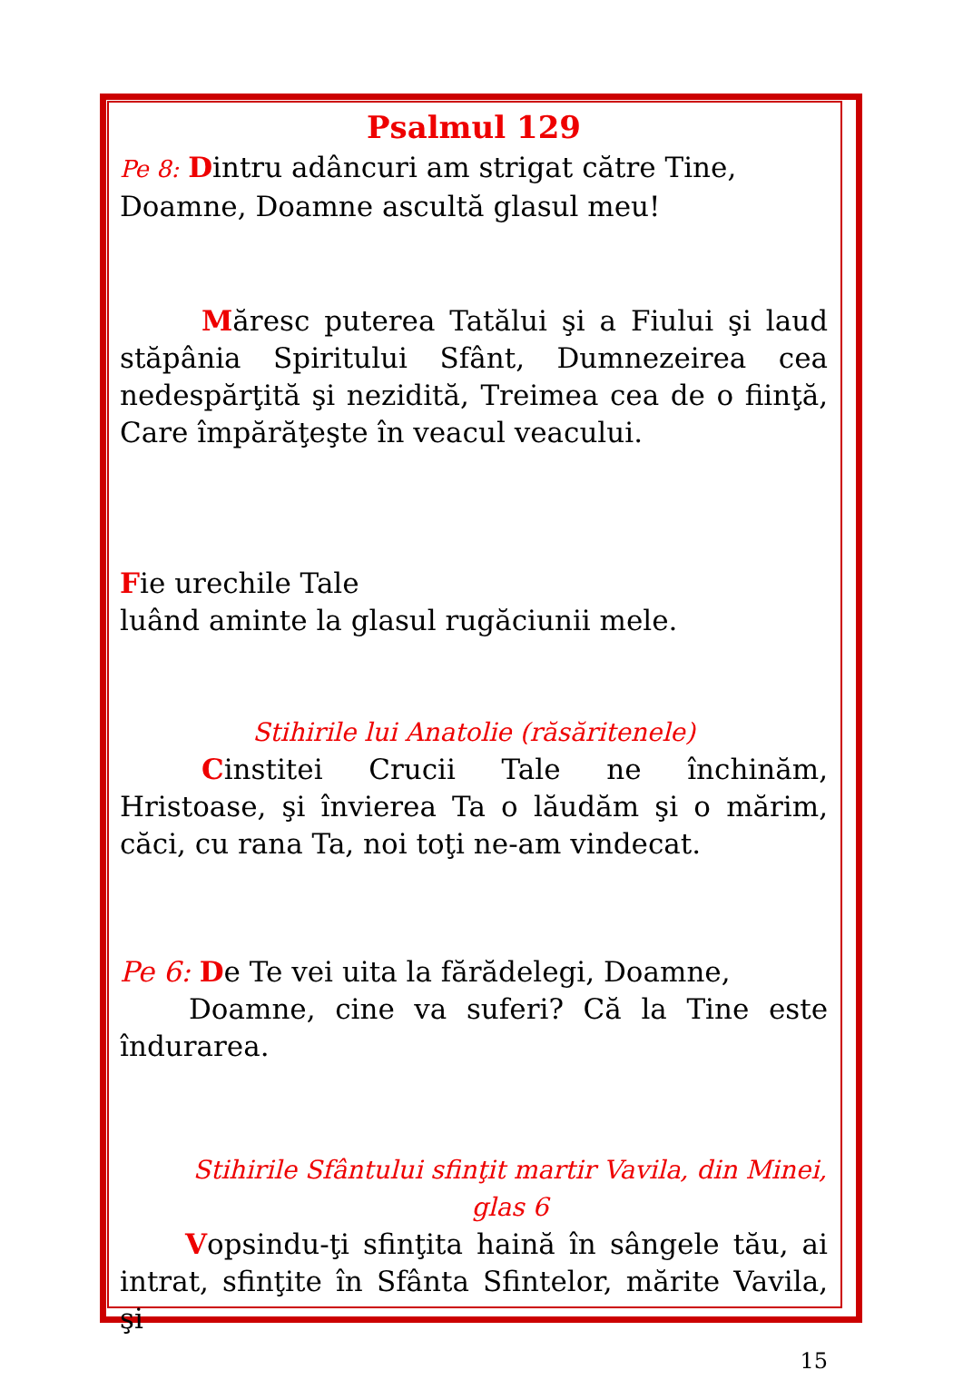Psalmul 129
Pe 8: Dintru adâncuri am strigat către Tine,
Doamne, Doamne ascultă glasul meu!
Măresc puterea Tatălui şi a Fiului şi laud stăpânia Spiritului Sfânt, Dumnezeirea cea nedespărţită şi nezidită, Treimea cea de o fiinţă, Care împărăţeşte în veacul veacului.
Fie urechile Tale
luând aminte la glasul rugăciunii mele.
Stihirile lui Anatolie (răsăritenele)
Cinstitei Crucii Tale ne închinăm, Hristoase, şi învierea Ta o lăudăm şi o mărim, căci, cu rana Ta, noi toţi ne-am vindecat.
Pe 6: De Te vei uita la fărădelegi, Doamne,
Doamne, cine va suferi? Că la Tine este îndurarea.
Stihirile Sfântului sfinţit martir Vavila, din Minei,
glas 6
Vopsindu-ţi sfinţita haină în sângele tău, ai intrat, sfinţite în Sfânta Sfintelor, mărite Vavila, şi
15